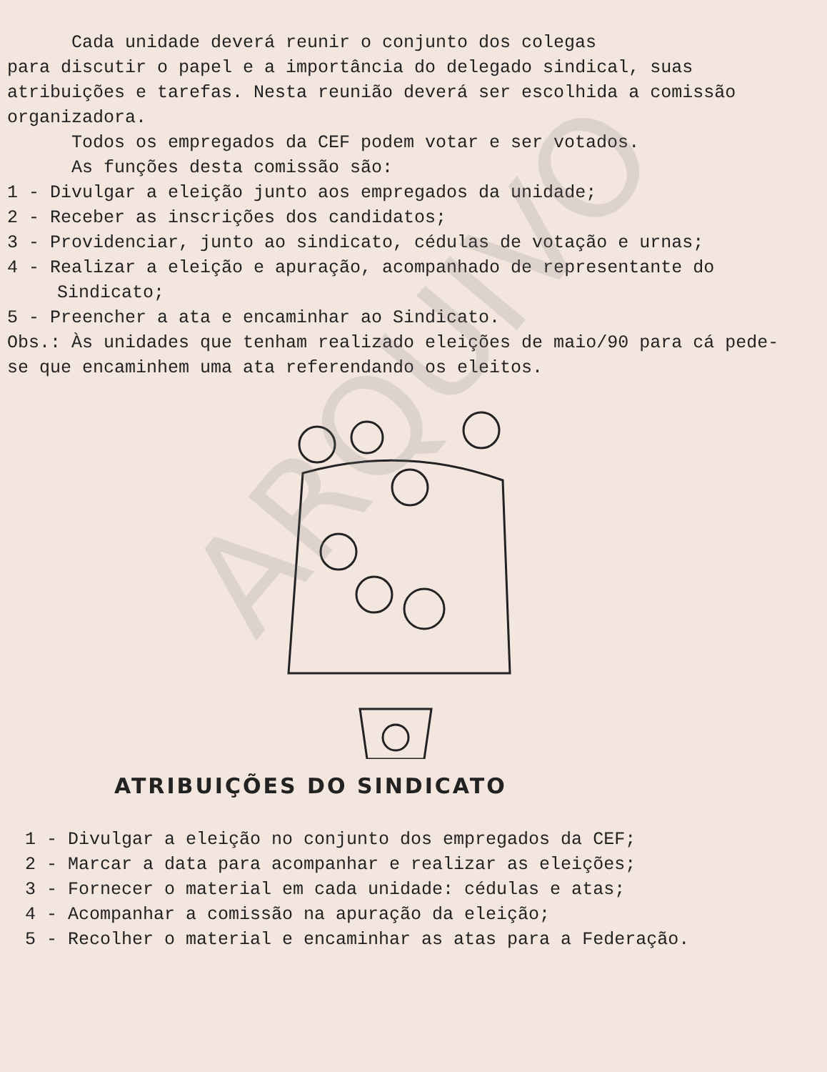ARQUIVO
Cada unidade deverá reunir o conjunto dos colegas
para discutir o papel e a importância do delegado sindical, suas atribuições e tarefas. Nesta reunião deverá ser escolhida a comissão organizadora.
Todos os empregados da CEF podem votar e ser votados.
As funções desta comissão são:
1 - Divulgar a eleição junto aos empregados da unidade;
2 - Receber as inscrições dos candidatos;
3 - Providenciar, junto ao sindicato, cédulas de votação e urnas;
4 - Realizar a eleição e apuração, acompanhado de representante do Sindicato;
5 - Preencher a ata e encaminhar ao Sindicato.
Obs.: Às unidades que tenham realizado eleições de maio/90 para cá pede-se que encaminhem uma ata referendando os eleitos.
ATRIBUIÇÕES DO SINDICATO
1 - Divulgar a eleição no conjunto dos empregados da CEF;
2 - Marcar a data para acompanhar e realizar as eleições;
3 - Fornecer o material em cada unidade: cédulas e atas;
4 - Acompanhar a comissão na apuração da eleição;
5 - Recolher o material e encaminhar as atas para a Federação.